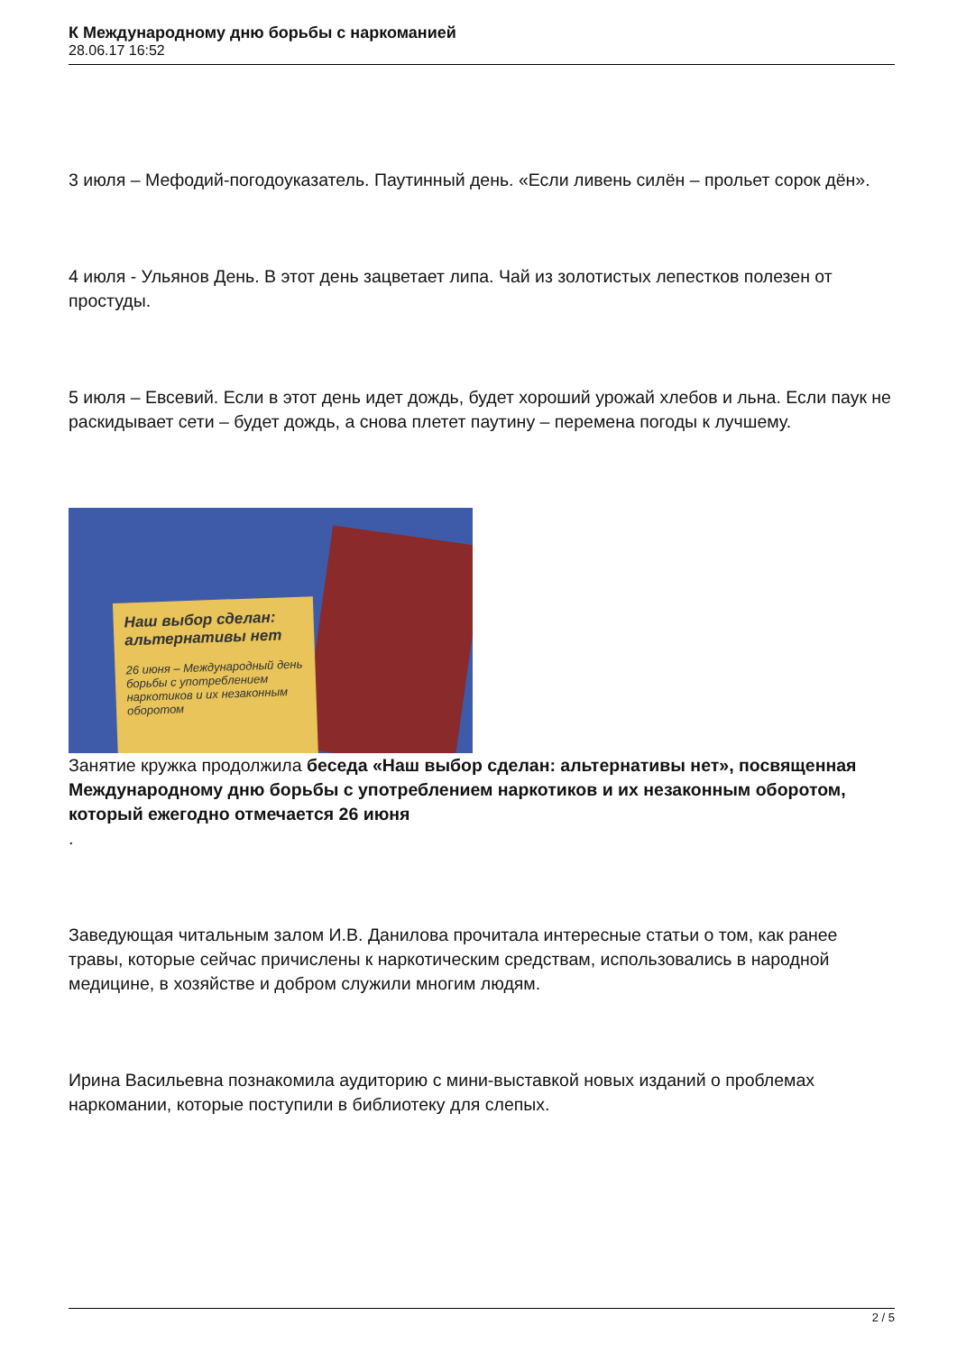К Международному дню борьбы с наркоманией
28.06.17 16:52
3 июля – Мефодий-погодоуказатель. Паутинный день. «Если ливень силён – прольет сорок дён».
4 июля - Ульянов День. В этот день зацветает липа. Чай из золотистых лепестков полезен от простуды.
5 июля – Евсевий. Если в этот день идет дождь, будет хороший урожай хлебов и льна. Если паук не раскидывает сети – будет дождь, а снова плетет паутину – перемена погоды к лучшему.
Наш выбор сделан: альтернативы нет
26 июня – Международный день борьбы с употреблением наркотиков и их незаконным оборотом
Занятие кружка продолжила беседа «Наш выбор сделан: альтернативы нет», посвященная Международному дню борьбы с употреблением наркотиков и их незаконным оборотом, который ежегодно отмечается 26 июня
.
Заведующая читальным залом И.В. Данилова прочитала интересные статьи о том, как ранее травы, которые сейчас причислены к наркотическим средствам, использовались в народной медицине, в хозяйстве и добром служили многим людям.
Ирина Васильевна познакомила аудиторию с мини-выставкой новых изданий о проблемах наркомании, которые поступили в библиотеку для слепых.
2 / 5